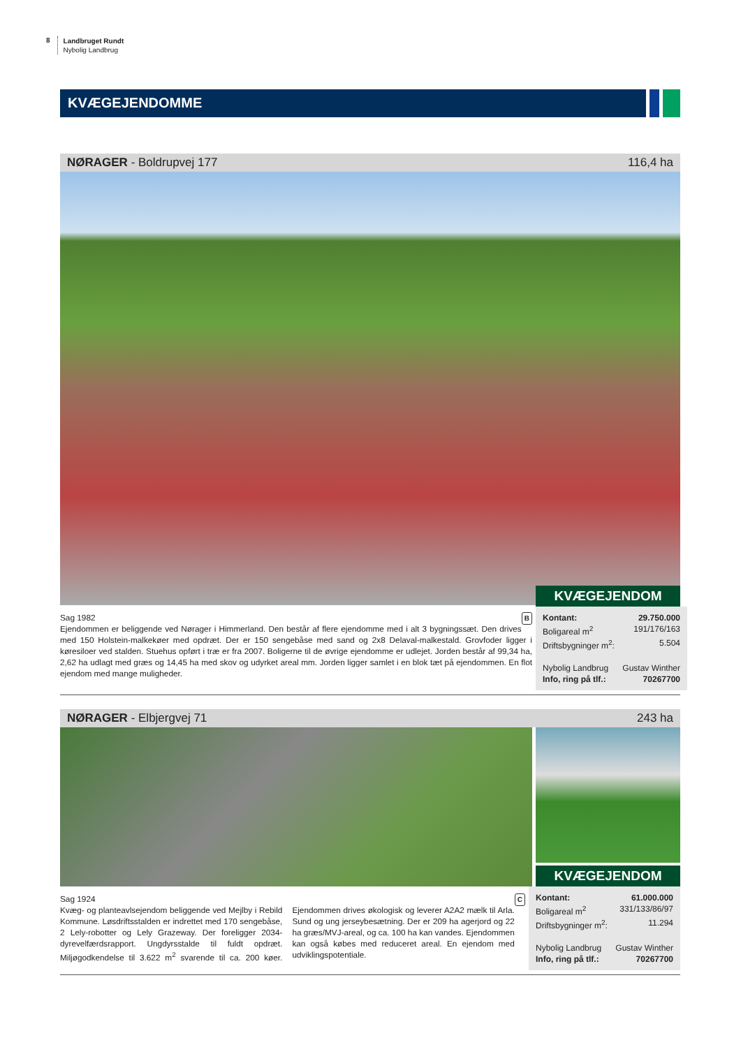8
Landbruget Rundt
Nybolig Landbrug
KVÆGEJENDOMME
NØRAGER - Boldrupvej 177 116,4 ha
BSag 1982
Ejendommen er beliggende ved Nørager i Himmerland. Den består af flere ejendomme med i alt 3 bygningssæt. Den drives med 150 Holstein-malkekøer med opdræt. Der er 150 sengebåse med sand og 2x8 Delaval-malkestald. Grovfoder ligger i køresiloer ved stalden. Stuehus opført i træ er fra 2007. Boligerne til de øvrige ejendomme er udlejet. Jorden består af 99,34 ha, 2,62 ha udlagt med græs og 14,45 ha med skov og udyrket areal mm. Jorden ligger samlet i en blok tæt på ejendommen. En flot ejendom med mange muligheder.
KVÆGEJENDOM
Kontant: 29.750.000
Boligareal m<sup>2</sup> 191/176/163
Driftsbygninger m<sup>2</sup>: 5.504
Nybolig Landbrug Gustav Winther
Info, ring på tlf.: 70267700
NØRAGER - Elbjergvej 71 243 ha
KVÆGEJENDOM
CSag 1924
Kvæg- og planteavlsejendom beliggende ved Mejlby i Rebild Kommune. Løsdriftsstalden er indrettet med 170 sengebåse, 2 Lely-robotter og Lely Grazeway. Der foreligger 2034-dyrevelfærdsrapport. Ungdyrsstalde til fuldt opdræt. Miljøgodkendelse til 3.622 m<sup>2</sup> svarende til ca. 200 køer. Ejendommen drives økologisk og leverer A2A2 mælk til Arla. Sund og ung jerseybesætning. Der er 209 ha agerjord og 22 ha græs/MVJ-areal, og ca. 100 ha kan vandes. Ejendommen kan også købes med reduceret areal. En ejendom med udviklingspotentiale.
Kontant: 61.000.000
Boligareal m<sup>2</sup> 331/133/86/97
Driftsbygninger m<sup>2</sup>: 11.294
Nybolig Landbrug Gustav Winther
Info, ring på tlf.: 70267700